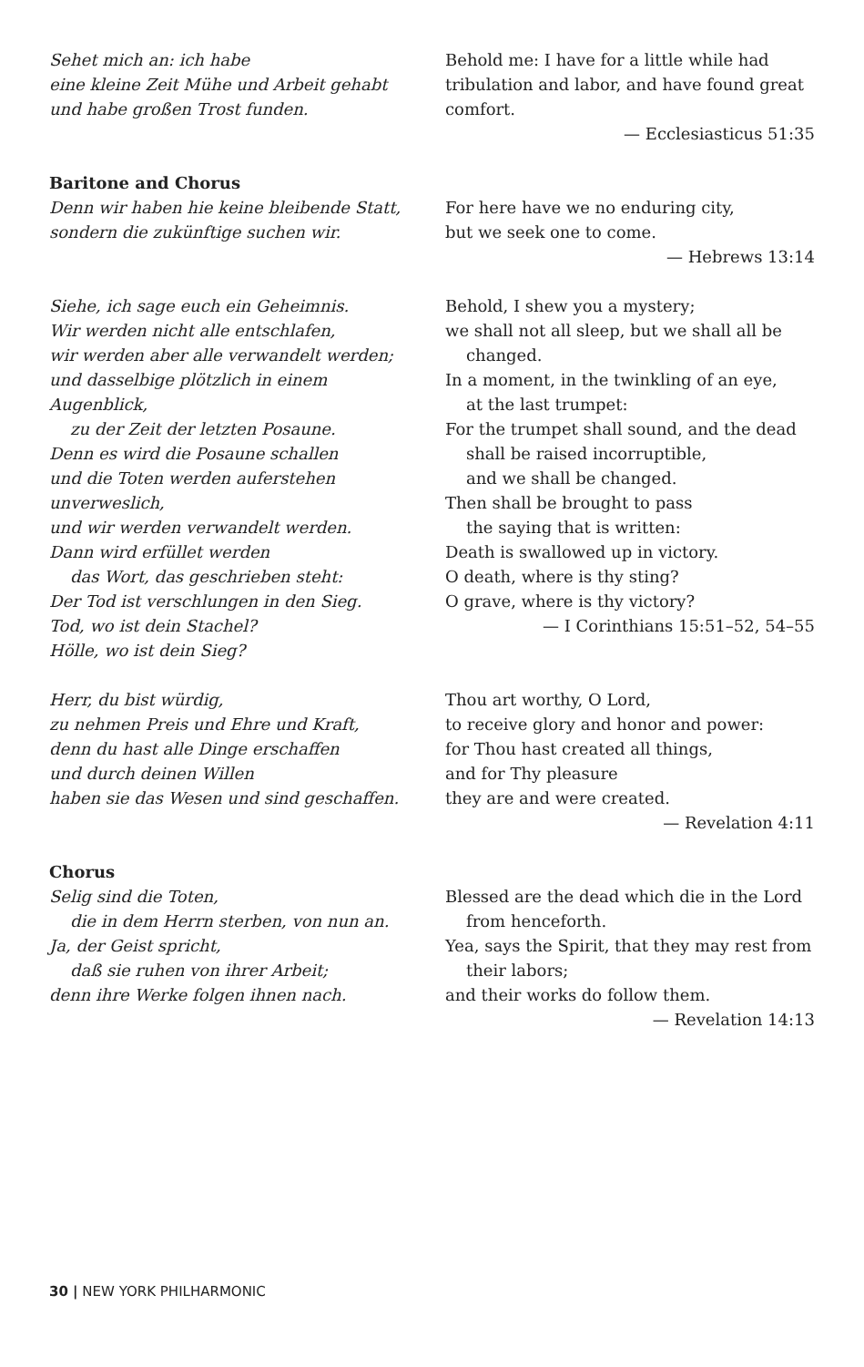Sehet mich an: ich habe
eine kleine Zeit Mühe und Arbeit gehabt
und habe großen Trost funden.
Behold me: I have for a little while had tribulation and labor, and have found great comfort.
— Ecclesiasticus 51:35
Baritone and Chorus
Denn wir haben hie keine bleibende Statt,
sondern die zukünftige suchen wir.
For here have we no enduring city,
but we seek one to come.
— Hebrews 13:14
Siehe, ich sage euch ein Geheimnis.
Wir werden nicht alle entschlafen,
wir werden aber alle verwandelt werden;
und dasselbige plötzlich in einem Augenblick,
zu der Zeit der letzten Posaune.
Denn es wird die Posaune schallen
und die Toten werden auferstehen unverweslich,
und wir werden verwandelt werden.
Dann wird erfüllet werden
das Wort, das geschrieben steht:
Der Tod ist verschlungen in den Sieg.
Tod, wo ist dein Stachel?
Hölle, wo ist dein Sieg?
Behold, I shew you a mystery;
we shall not all sleep, but we shall all be
changed.
In a moment, in the twinkling of an eye,
at the last trumpet:
For the trumpet shall sound, and the dead
shall be raised incorruptible,
and we shall be changed.
Then shall be brought to pass
the saying that is written:
Death is swallowed up in victory.
O death, where is thy sting?
O grave, where is thy victory?
— I Corinthians 15:51–52, 54–55
Herr, du bist würdig,
zu nehmen Preis und Ehre und Kraft,
denn du hast alle Dinge erschaffen
und durch deinen Willen
haben sie das Wesen und sind geschaffen.
Thou art worthy, O Lord,
to receive glory and honor and power:
for Thou hast created all things,
and for Thy pleasure
they are and were created.
— Revelation 4:11
Chorus
Selig sind die Toten,
die in dem Herrn sterben, von nun an.
Ja, der Geist spricht,
daß sie ruhen von ihrer Arbeit;
denn ihre Werke folgen ihnen nach.
Blessed are the dead which die in the Lord
from henceforth.
Yea, says the Spirit, that they may rest from
their labors;
and their works do follow them.
— Revelation 14:13
30 | NEW YORK PHILHARMONIC